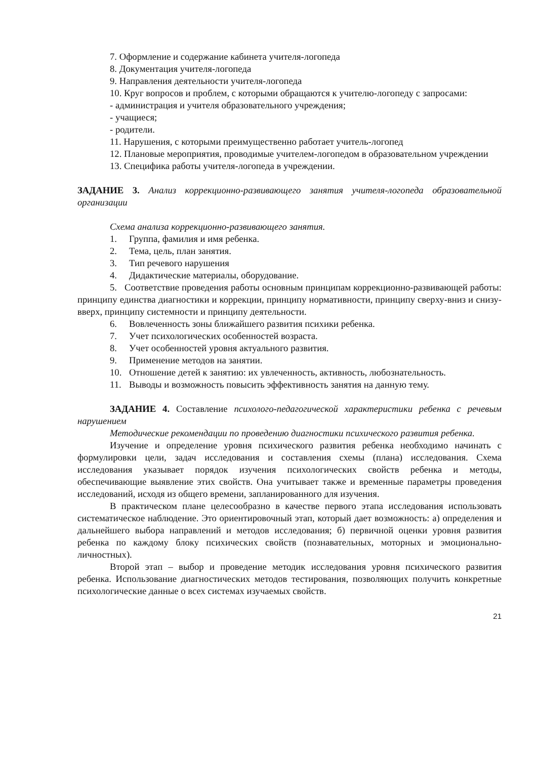7. Оформление и содержание кабинета учителя-логопеда
8. Документация учителя-логопеда
9. Направления деятельности учителя-логопеда
10. Круг вопросов и проблем, с которыми обращаются к учителю-логопеду с запросами:
- администрация и учителя образовательного учреждения;
- учащиеся;
- родители.
11. Нарушения, с которыми преимущественно работает учитель-логопед
12. Плановые мероприятия, проводимые учителем-логопедом в образовательном учреждении
13. Специфика работы учителя-логопеда в учреждении.
ЗАДАНИЕ 3. Анализ коррекционно-развивающего занятия учителя-логопеда образовательной организации
Схема анализа коррекционно-развивающего занятия.
1. Группа, фамилия и имя ребенка.
2. Тема, цель, план занятия.
3. Тип речевого нарушения
4. Дидактические материалы, оборудование.
5. Соответствие проведения работы основным принципам коррекционно-развивающей работы: принципу единства диагностики и коррекции, принципу нормативности, принципу сверху-вниз и снизу-вверх, принципу системности и принципу деятельности.
6. Вовлеченность зоны ближайшего развития психики ребенка.
7. Учет психологических особенностей возраста.
8. Учет особенностей уровня актуального развития.
9. Применение методов на занятии.
10. Отношение детей к занятию: их увлеченность, активность, любознательность.
11. Выводы и возможность повысить эффективность занятия на данную тему.
ЗАДАНИЕ 4. Составление психолого-педагогической характеристики ребенка с речевым нарушением
Методические рекомендации по проведению диагностики психического развития ребенка.
Изучение и определение уровня психического развития ребенка необходимо начинать с формулировки цели, задач исследования и составления схемы (плана) исследования. Схема исследования указывает порядок изучения психологических свойств ребенка и методы, обеспечивающие выявление этих свойств. Она учитывает также и временные параметры проведения исследований, исходя из общего времени, запланированного для изучения.
В практическом плане целесообразно в качестве первого этапа исследования использовать систематическое наблюдение. Это ориентировочный этап, который дает возможность: а) определения и дальнейшего выбора направлений и методов исследования; б) первичной оценки уровня развития ребенка по каждому блоку психических свойств (познавательных, моторных и эмоционально-личностных).
Второй этап – выбор и проведение методик исследования уровня психического развития ребенка. Использование диагностических методов тестирования, позволяющих получить конкретные психологические данные о всех системах изучаемых свойств.
21